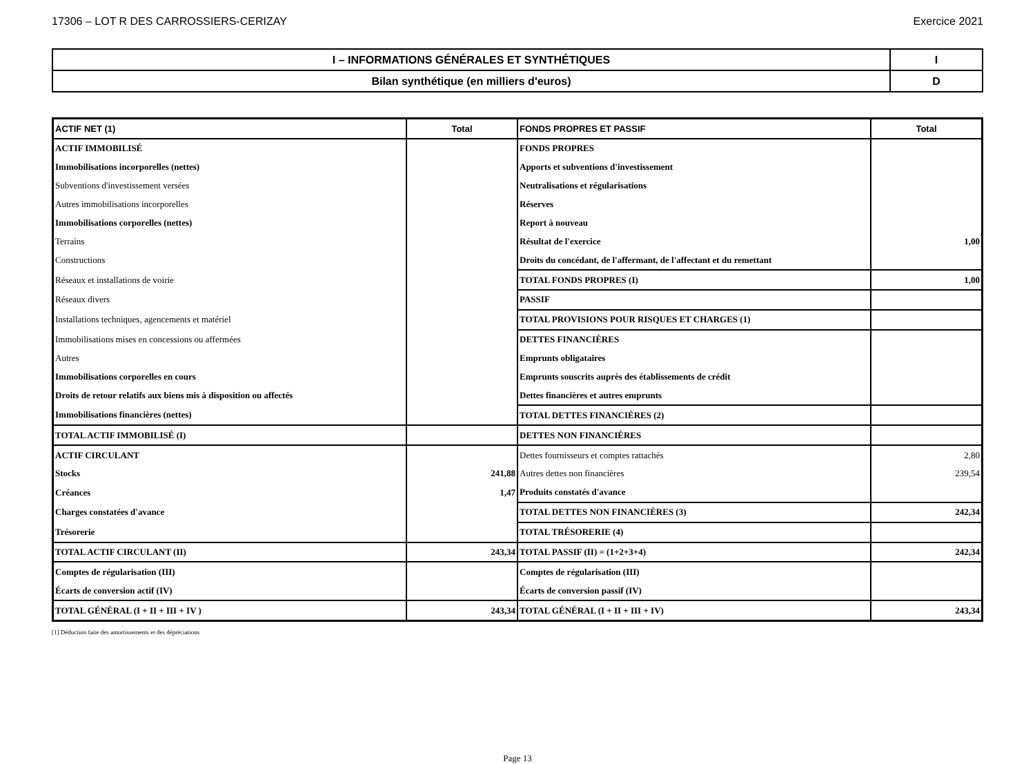17306 – LOT R DES CARROSSIERS-CERIZAY Exercice 2021
| I – INFORMATIONS GÉNÉRALES ET SYNTHÉTIQUES | I |
| Bilan synthétique (en milliers d'euros) | D |
| ACTIF NET (1) | Total | FONDS PROPRES ET PASSIF | Total |
| --- | --- | --- | --- |
| ACTIF IMMOBILISÉ | | FONDS PROPRES | |
| Immobilisations incorporelles (nettes) | | Apports et subventions d'investissement | |
| Subventions d'investissement versées | | Neutralisations et régularisations | |
| Autres immobilisations incorporelles | | Réserves | |
| Immobilisations corporelles (nettes) | | Report à nouveau | |
| Terrains | | Résultat de l'exercice | 1,00 |
| Constructions | | Droits du concédant, de l'affermant, de l'affectant et du remettant | |
| Réseaux et installations de voirie | | TOTAL FONDS PROPRES (I) | 1,00 |
| Réseaux divers | | PASSIF | |
| Installations techniques, agencements et matériel | | TOTAL PROVISIONS POUR RISQUES ET CHARGES (1) | |
| Immobilisations mises en concessions ou affermées | | DETTES FINANCIÈRES | |
| Autres | | Emprunts obligataires | |
| Immobilisations corporelles en cours | | Emprunts souscrits auprès des établissements de crédit | |
| Droits de retour relatifs aux biens mis à disposition ou affectés | | Dettes financières et autres emprunts | |
| Immobilisations financières (nettes) | | TOTAL DETTES FINANCIÈRES (2) | |
| TOTAL ACTIF IMMOBILISÉ (I) | | DETTES NON FINANCIÈRES | |
| ACTIF CIRCULANT | | Dettes fournisseurs et comptes rattachés | 2,80 |
| Stocks | 241,88 | Autres dettes non financières | 239,54 |
| Créances | 1,47 | Produits constatés d'avance | |
| Charges constatées d'avance | | TOTAL DETTES NON FINANCIÈRES (3) | 242,34 |
| Trésorerie | | TOTAL TRÉSORERIE (4) | |
| TOTAL ACTIF CIRCULANT (II) | 243,34 | TOTAL PASSIF (II) = (1+2+3+4) | 242,34 |
| Comptes de régularisation (III) | | Comptes de régularisation (III) | |
| Écarts de conversion actif (IV) | | Écarts de conversion passif (IV) | |
| TOTAL GÉNÉRAL (I + II + III + IV ) | 243,34 | TOTAL GÉNÉRAL (I + II + III + IV) | 243,34 |
[1] Déduction faite des amortissements et des dépréciations
Page 13